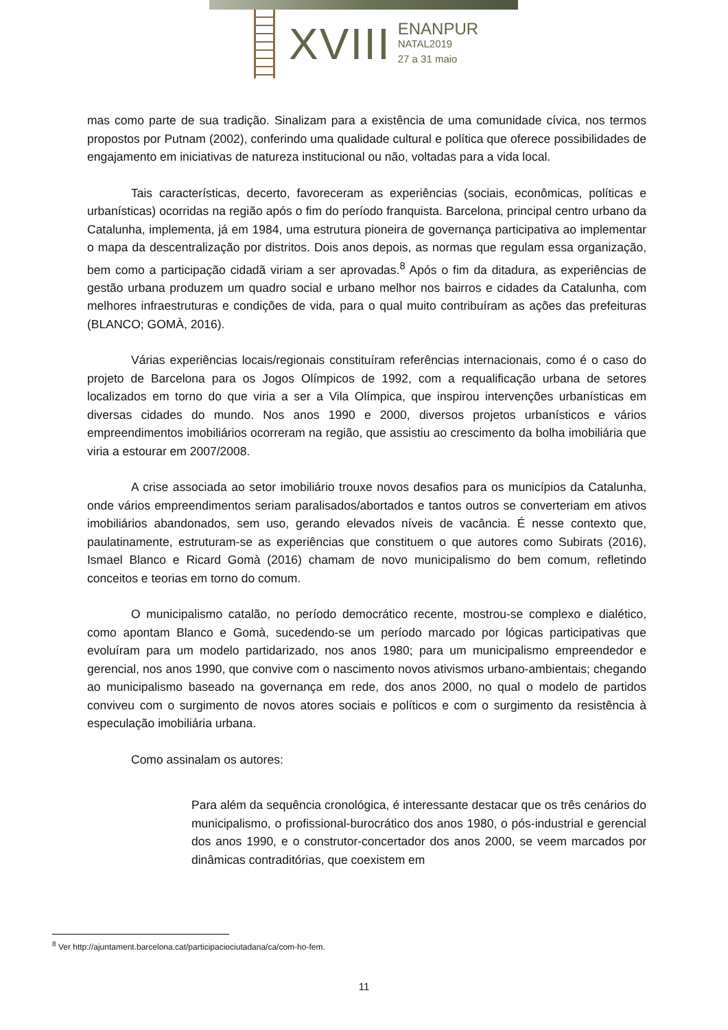XVIII
ENANPUR
NATAL2019
27 a 31 maio
mas como parte de sua tradição. Sinalizam para a existência de uma comunidade cívica, nos termos propostos por Putnam (2002), conferindo uma qualidade cultural e política que oferece possibilidades de engajamento em iniciativas de natureza institucional ou não, voltadas para a vida local.
Tais características, decerto, favoreceram as experiências (sociais, econômicas, políticas e urbanísticas) ocorridas na região após o fim do período franquista. Barcelona, principal centro urbano da Catalunha, implementa, já em 1984, uma estrutura pioneira de governança participativa ao implementar o mapa da descentralização por distritos. Dois anos depois, as normas que regulam essa organização, bem como a participação cidadã viriam a ser aprovadas.<sup>8</sup> Após o fim da ditadura, as experiências de gestão urbana produzem um quadro social e urbano melhor nos bairros e cidades da Catalunha, com melhores infraestruturas e condições de vida, para o qual muito contribuíram as ações das prefeituras (BLANCO; GOMÀ, 2016).
Várias experiências locais/regionais constituíram referências internacionais, como é o caso do projeto de Barcelona para os Jogos Olímpicos de 1992, com a requalificação urbana de setores localizados em torno do que viria a ser a Vila Olímpica, que inspirou intervenções urbanísticas em diversas cidades do mundo. Nos anos 1990 e 2000, diversos projetos urbanísticos e vários empreendimentos imobiliários ocorreram na região, que assistiu ao crescimento da bolha imobiliária que viria a estourar em 2007/2008.
A crise associada ao setor imobiliário trouxe novos desafios para os municípios da Catalunha, onde vários empreendimentos seriam paralisados/abortados e tantos outros se converteriam em ativos imobiliários abandonados, sem uso, gerando elevados níveis de vacância. É nesse contexto que, paulatinamente, estruturam-se as experiências que constituem o que autores como Subirats (2016), Ismael Blanco e Ricard Gomà (2016) chamam de novo municipalismo do bem comum, refletindo conceitos e teorias em torno do comum.
O municipalismo catalão, no período democrático recente, mostrou-se complexo e dialético, como apontam Blanco e Gomà, sucedendo-se um período marcado por lógicas participativas que evoluíram para um modelo partidarizado, nos anos 1980; para um municipalismo empreendedor e gerencial, nos anos 1990, que convive com o nascimento novos ativismos urbano-ambientais; chegando ao municipalismo baseado na governança em rede, dos anos 2000, no qual o modelo de partidos conviveu com o surgimento de novos atores sociais e políticos e com o surgimento da resistência à especulação imobiliária urbana.
Como assinalam os autores:
Para além da sequência cronológica, é interessante destacar que os três cenários do municipalismo, o profissional-burocrático dos anos 1980, o pós-industrial e gerencial dos anos 1990, e o construtor-concertador dos anos 2000, se veem marcados por dinâmicas contraditórias, que coexistem em
<sup>8</sup> Ver http://ajuntament.barcelona.cat/participaciociutadana/ca/com-ho-fem.
11